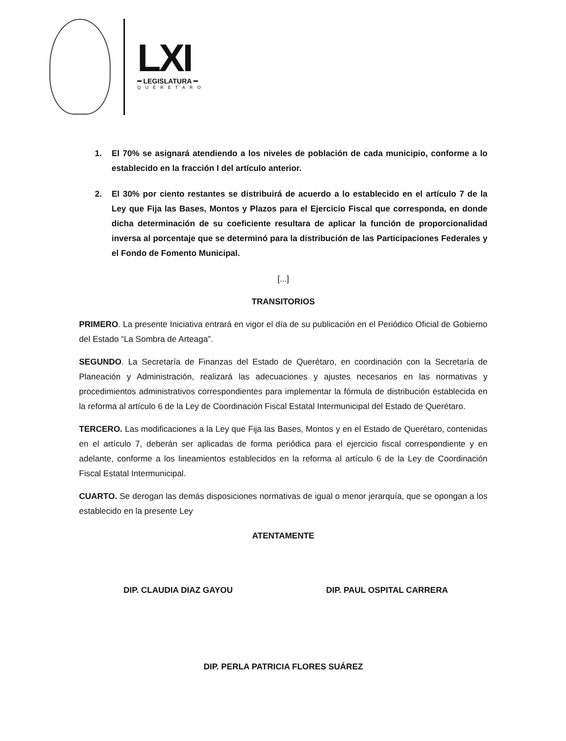LXI
━ LEGISLATURA ━
QUERÉTARO
1. El 70% se asignará atendiendo a los niveles de población de cada municipio, conforme a lo establecido en la fracción I del artículo anterior.
2. El 30% por ciento restantes se distribuirá de acuerdo a lo establecido en el artículo 7 de la Ley que Fija las Bases, Montos y Plazos para el Ejercicio Fiscal que corresponda, en donde dicha determinación de su coeficiente resultara de aplicar la función de proporcionalidad inversa al porcentaje que se determinó para la distribución de las Participaciones Federales y el Fondo de Fomento Municipal.
[...]
TRANSITORIOS
PRIMERO. La presente Iniciativa entrará en vigor el día de su publicación en el Periódico Oficial de Gobierno del Estado “La Sombra de Arteaga”.
SEGUNDO. La Secretaría de Finanzas del Estado de Querétaro, en coordinación con la Secretaría de Planeación y Administración, realizará las adecuaciones y ajustes necesarios en las normativas y procedimientos administrativos correspondientes para implementar la fórmula de distribución establecida en la reforma al artículo 6 de la Ley de Coordinación Fiscal Estatal Intermunicipal del Estado de Querétaro.
TERCERO. Las modificaciones a la Ley que Fija las Bases, Montos y en el Estado de Querétaro, contenidas en el artículo 7, deberán ser aplicadas de forma periódica para el ejercicio fiscal correspondiente y en adelante, conforme a los lineamientos establecidos en la reforma al artículo 6 de la Ley de Coordinación Fiscal Estatal Intermunicipal.
CUARTO. Se derogan las demás disposiciones normativas de igual o menor jerarquía, que se opongan a los establecido en la presente Ley
ATENTAMENTE
DIP. CLAUDIA DIAZ GAYOU DIP. PAUL OSPITAL CARRERA
DIP. PERLA PATRICIA FLORES SUÁREZ